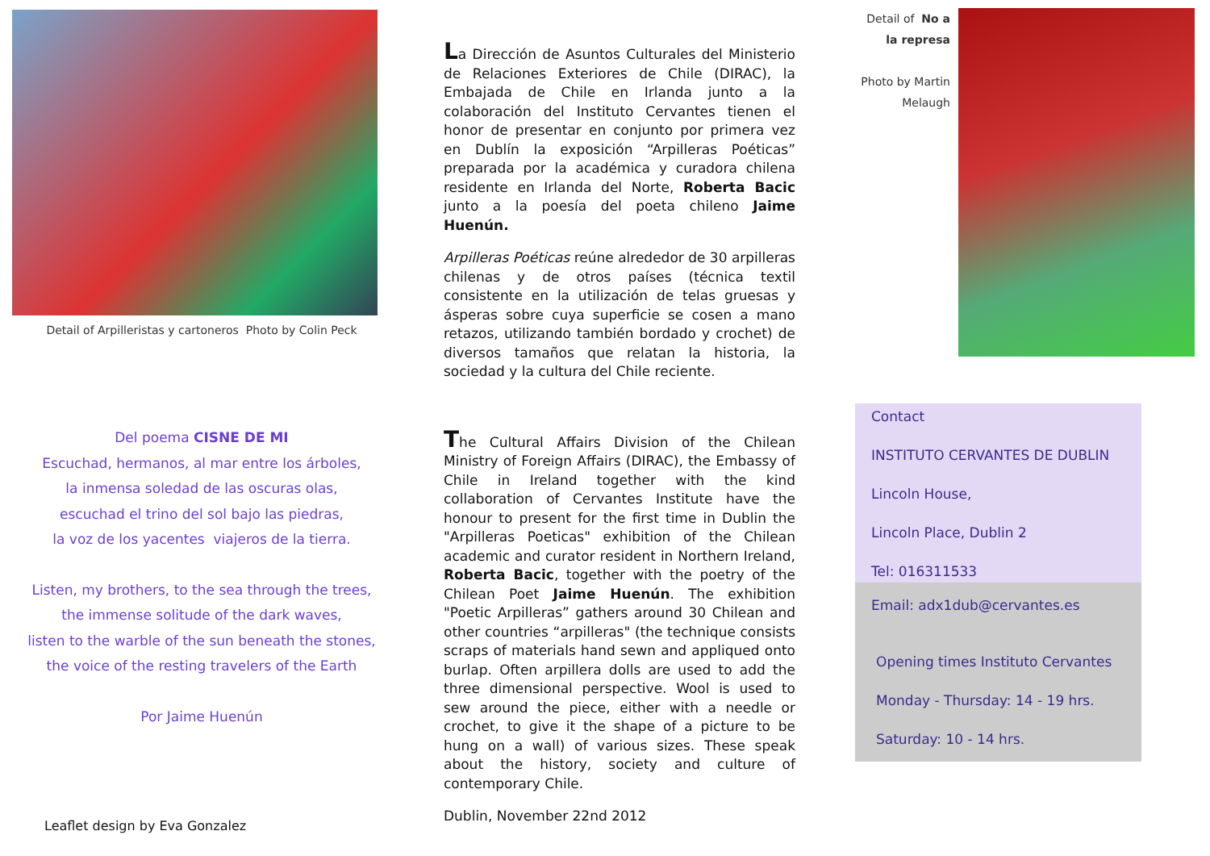Detail of Arpilleristas y cartoneros Photo by Colin Peck
Del poema CISNE DE MI
Escuchad, hermanos, al mar entre los árboles,
la inmensa soledad de las oscuras olas,
escuchad el trino del sol bajo las piedras,
la voz de los yacentes viajeros de la tierra.
Listen, my brothers, to the sea through the trees,
the immense solitude of the dark waves,
listen to the warble of the sun beneath the stones,
the voice of the resting travelers of the Earth
Por Jaime Huenún
Leaflet design by Eva Gonzalez
La Dirección de Asuntos Culturales del Ministerio de Relaciones Exteriores de Chile (DIRAC), la Embajada de Chile en Irlanda junto a la colaboración del Instituto Cervantes tienen el honor de presentar en conjunto por primera vez en Dublín la exposición “Arpilleras Poéticas” preparada por la académica y curadora chilena residente en Irlanda del Norte, Roberta Bacic junto a la poesía del poeta chileno Jaime Huenún.
Arpilleras Poéticas reúne alrededor de 30 arpilleras chilenas y de otros países (técnica textil consistente en la utilización de telas gruesas y ásperas sobre cuya superficie se cosen a mano retazos, utilizando también bordado y crochet) de diversos tamaños que relatan la historia, la sociedad y la cultura del Chile reciente.
The Cultural Affairs Division of the Chilean Ministry of Foreign Affairs (DIRAC), the Embassy of Chile in Ireland together with the kind collaboration of Cervantes Institute have the honour to present for the first time in Dublin the "Arpilleras Poeticas" exhibition of the Chilean academic and curator resident in Northern Ireland, Roberta Bacic, together with the poetry of the Chilean Poet Jaime Huenún. The exhibition "Poetic Arpilleras” gathers around 30 Chilean and other countries “arpilleras" (the technique consists scraps of materials hand sewn and appliqued onto burlap. Often arpillera dolls are used to add the three dimensional perspective. Wool is used to sew around the piece, either with a needle or crochet, to give it the shape of a picture to be hung on a wall) of various sizes. These speak about the history, society and culture of contemporary Chile.
Dublin, November 22nd 2012
Detail of No a la represa
Photo by Martin Melaugh
Contact
INSTITUTO CERVANTES DE DUBLIN
Lincoln House,
Lincoln Place, Dublin 2
Tel: 016311533
Email: adx1dub@cervantes.es
Opening times Instituto Cervantes
Monday - Thursday: 14 - 19 hrs.
Saturday: 10 - 14 hrs.